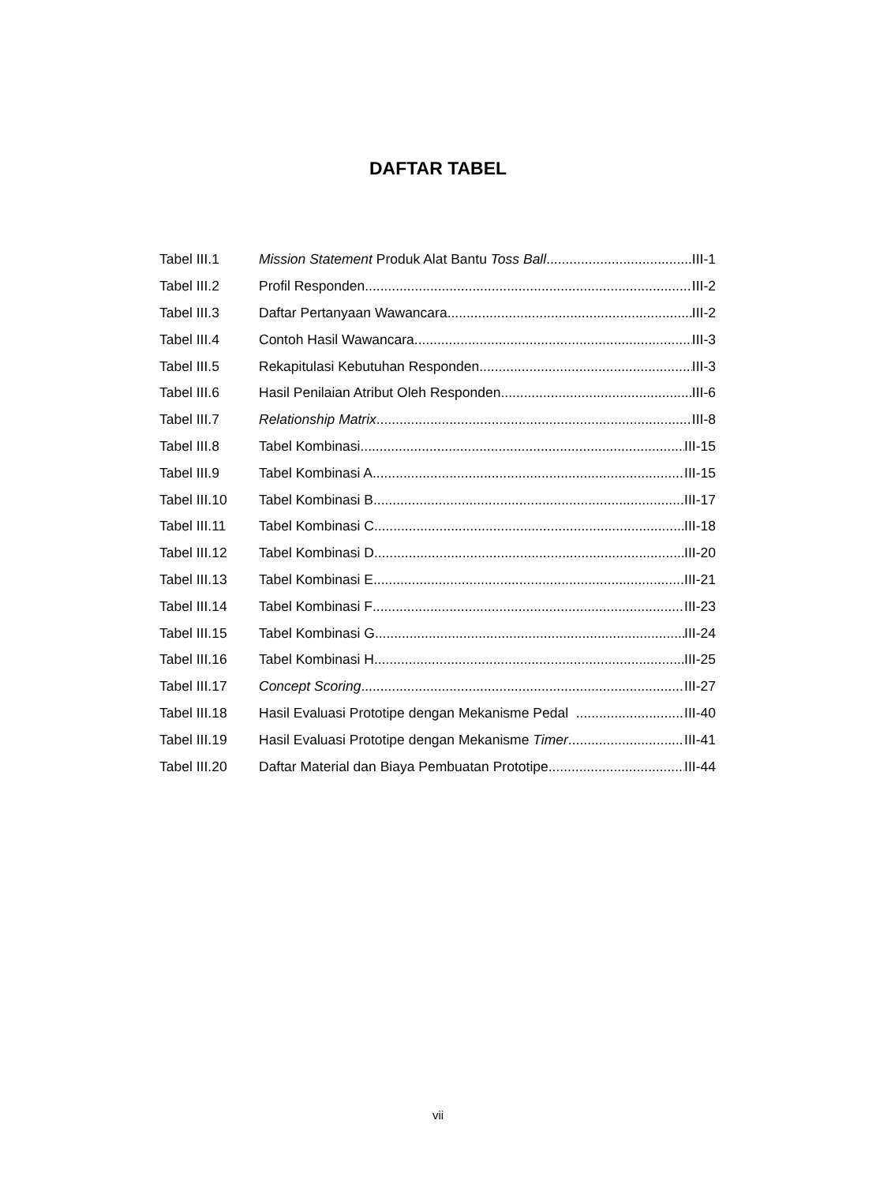DAFTAR TABEL
Tabel III.1 Mission Statement Produk Alat Bantu Toss Ball III-1
Tabel III.2 Profil Responden III-2
Tabel III.3 Daftar Pertanyaan Wawancara III-2
Tabel III.4 Contoh Hasil Wawancara III-3
Tabel III.5 Rekapitulasi Kebutuhan Responden III-3
Tabel III.6 Hasil Penilaian Atribut Oleh Responden III-6
Tabel III.7 Relationship Matrix III-8
Tabel III.8 Tabel Kombinasi III-15
Tabel III.9 Tabel Kombinasi A III-15
Tabel III.10 Tabel Kombinasi B III-17
Tabel III.11 Tabel Kombinasi C III-18
Tabel III.12 Tabel Kombinasi D III-20
Tabel III.13 Tabel Kombinasi E III-21
Tabel III.14 Tabel Kombinasi F III-23
Tabel III.15 Tabel Kombinasi G III-24
Tabel III.16 Tabel Kombinasi H III-25
Tabel III.17 Concept Scoring III-27
Tabel III.18 Hasil Evaluasi Prototipe dengan Mekanisme Pedal III-40
Tabel III.19 Hasil Evaluasi Prototipe dengan Mekanisme Timer III-41
Tabel III.20 Daftar Material dan Biaya Pembuatan Prototipe III-44
vii